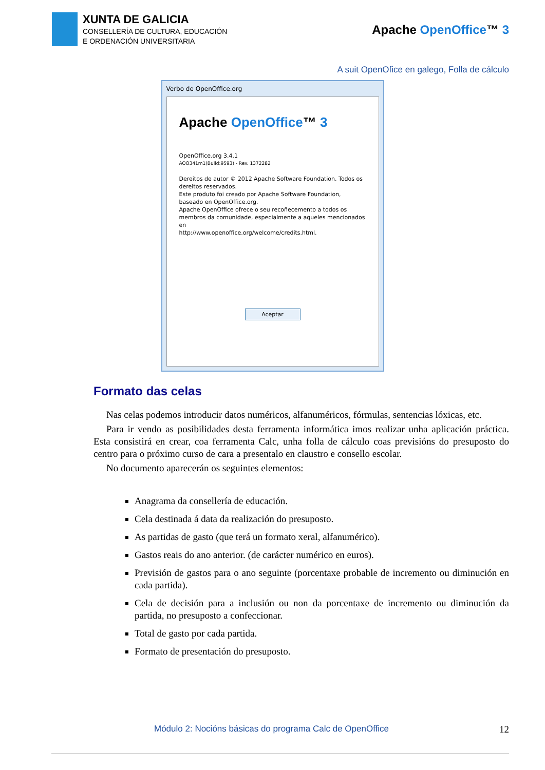XUNTA DE GALICIA
CONSELLERÍA DE CULTURA, EDUCACIÓN
E ORDENACIÓN UNIVERSITARIA
Apache OpenOffice™ 3
A suit OpenOfice en galego, Folla de cálculo
Verbo de OpenOffice.org
Apache OpenOffice™ 3
OpenOffice.org 3.4.1
AOO341m1(Build:9593) - Rev. 1372282
Dereitos de autor © 2012 Apache Software Foundation. Todos os dereitos reservados.
Este produto foi creado por Apache Software Foundation, baseado en OpenOffice.org.
Apache OpenOffice ofrece o seu recoñecemento a todos os membros da comunidade, especialmente a aqueles mencionados en
http://www.openoffice.org/welcome/credits.html.
Aceptar
Formato das celas
Nas celas podemos introducir datos numéricos, alfanuméricos, fórmulas, sentencias lóxicas, etc.
Para ir vendo as posibilidades desta ferramenta informática imos realizar unha aplicación práctica. Esta consistirá en crear, coa ferramenta Calc, unha folla de cálculo coas previsións do presuposto do centro para o próximo curso de cara a presentalo en claustro e consello escolar.
No documento aparecerán os seguintes elementos:
Anagrama da consellería de educación.
Cela destinada á data da realización do presuposto.
As partidas de gasto (que terá un formato xeral, alfanumérico).
Gastos reais do ano anterior. (de carácter numérico en euros).
Previsión de gastos para o ano seguinte (porcentaxe probable de incremento ou diminución en cada partida).
Cela de decisión para a inclusión ou non da porcentaxe de incremento ou diminución da partida, no presuposto a confeccionar.
Total de gasto por cada partida.
Formato de presentación do presuposto.
Módulo 2: Nocións básicas do programa Calc de OpenOffice
12